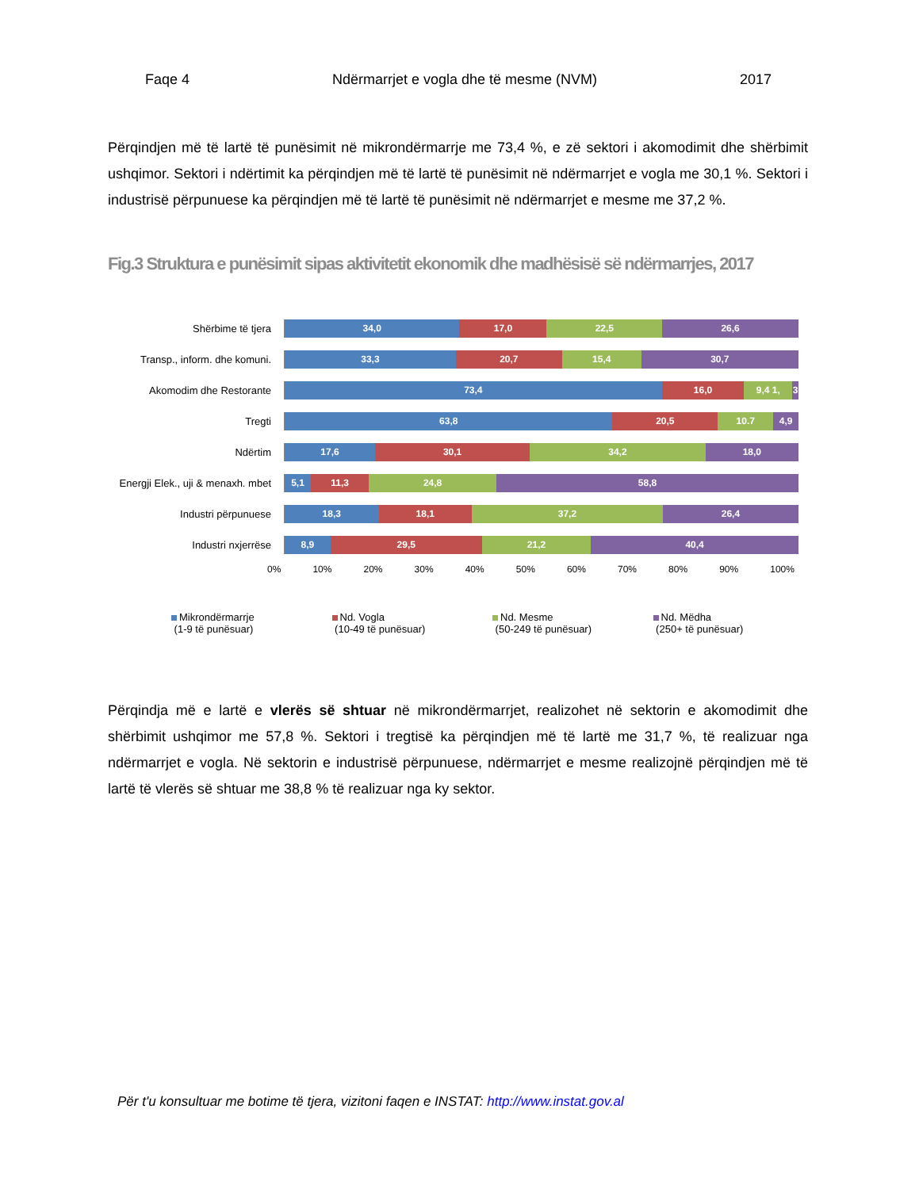Faqe 4 Ndërmarrjet e vogla dhe të mesme (NVM) 2017
Përqindjen më të lartë të punësimit në mikrondërmarrje me 73,4 %, e zë sektori i akomodimit dhe shërbimit ushqimor. Sektori i ndërtimit ka përqindjen më të lartë të punësimit në ndërmarrjet e vogla me 30,1 %. Sektori i industrisë përpunuese ka përqindjen më të lartë të punësimit në ndërmarrjet e mesme me 37,2 %.
Fig.3 Struktura e punësimit sipas aktivitetit ekonomik dhe madhësisë së ndërmarrjes, 2017
Shërbime të tjera
34,0 17,0 22,5 26,6
Transp., inform. dhe komuni.
33,3 20,7 15,4 30,7
Akomodim dhe Restorante
73,4 16,0 9,4 1, 3
Tregti
63,8 20,5 10.7 4,9
Ndërtim
17,6 30,1 34,2 18,0
Energji Elek., uji & menaxh. mbet
5,1 11,3 24,8 58,8
Industri përpunuese
18,3 18,1 37,2 26,4
Industri nxjerrëse
8,9 29,5 21,2 40,4
0% 10% 20% 30% 40% 50% 60% 70% 80% 90% 100%
Mikrondërmarrje
(1-9 të punësuar)
Nd. Vogla
(10-49 të punësuar)
Nd. Mesme
(50-249 të punësuar)
Nd. Mëdha
(250+ të punësuar)
Përqindja më e lartë e vlerës së shtuar në mikrondërmarrjet, realizohet në sektorin e akomodimit dhe shërbimit ushqimor me 57,8 %. Sektori i tregtisë ka përqindjen më të lartë me 31,7 %, të realizuar nga ndërmarrjet e vogla. Në sektorin e industrisë përpunuese, ndërmarrjet e mesme realizojnë përqindjen më të lartë të vlerës së shtuar me 38,8 % të realizuar nga ky sektor.
Për t'u konsultuar me botime të tjera, vizitoni faqen e INSTAT: http://www.instat.gov.al